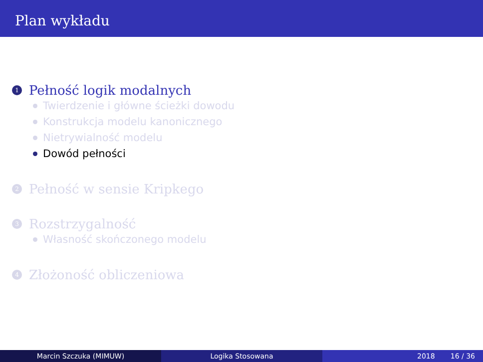Plan wykładu
1 Pełność logik modalnych
Twierdzenie i główne ścieżki dowodu
Konstrukcja modelu kanonicznego
Nietrywialność modelu
Dowód pełności
2 Pełność w sensie Kripkego
3 Rozstrzygalność
Własność skończonego modelu
4 Złożoność obliczeniowa
Marcin Szczuka (MIMUW) Logika Stosowana 2018 16 / 36